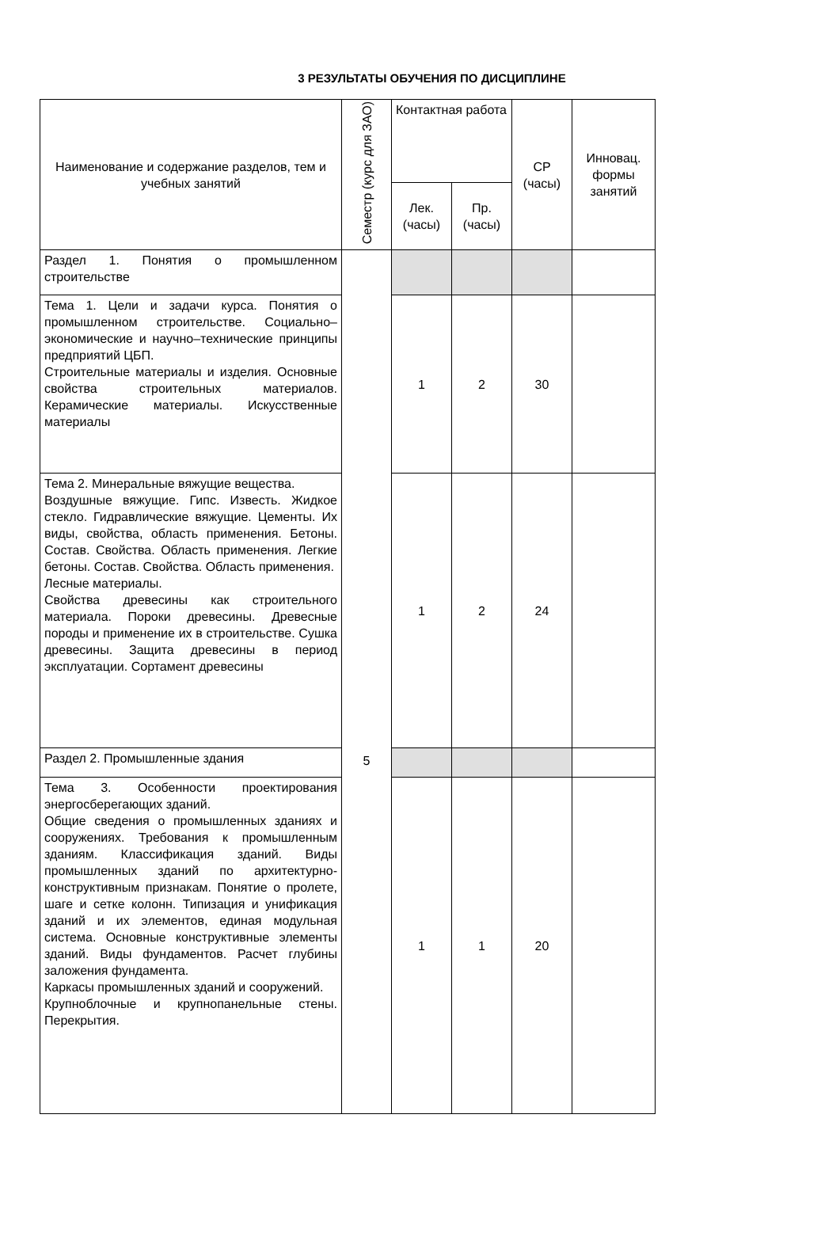3 РЕЗУЛЬТАТЫ ОБУЧЕНИЯ ПО ДИСЦИПЛИНЕ
| Наименование и содержание разделов, тем и учебных занятий | Семестр (курс для ЗАО) | Контактная работа | | СР (часы) | Инновац. формы занятий |
| --- | --- | --- | --- | --- | --- |
| | | Лек. (часы) | Пр. (часы) | | |
| Раздел 1. Понятия о промышленном строительстве | 5 | | | | |
| Тема 1. Цели и задачи курса. Понятия о промышленном строительстве. Социально–экономические и научно–технические принципы предприятий ЦБП. Строительные материалы и изделия. Основные свойства строительных материалов. Керамические материалы. Искусственные материалы | | 1 | 2 | 30 | |
| Тема 2. Минеральные вяжущие вещества. Воздушные вяжущие. Гипс. Известь. Жидкое стекло. Гидравлические вяжущие. Цементы. Их виды, свойства, область применения. Бетоны. Состав. Свойства. Область применения. Легкие бетоны. Состав. Свойства. Область применения. Лесные материалы. Свойства древесины как строительного материала. Пороки древесины. Древесные породы и применение их в строительстве. Сушка древесины. Защита древесины в период эксплуатации. Сортамент древесины | | 1 | 2 | 24 | |
| Раздел 2. Промышленные здания | | | | | |
| Тема 3. Особенности проектирования энергосберегающих зданий. Общие сведения о промышленных зданиях и сооружениях. Требования к промышленным зданиям. Классификация зданий. Виды промышленных зданий по архитектурно-конструктивным признакам. Понятие о пролете, шаге и сетке колонн. Типизация и унификация зданий и их элементов, единая модульная система. Основные конструктивные элементы зданий. Виды фундаментов. Расчет глубины заложения фундамента. Каркасы промышленных зданий и сооружений. Крупноблочные и крупнопанельные стены. Перекрытия. | | 1 | 1 | 20 | |